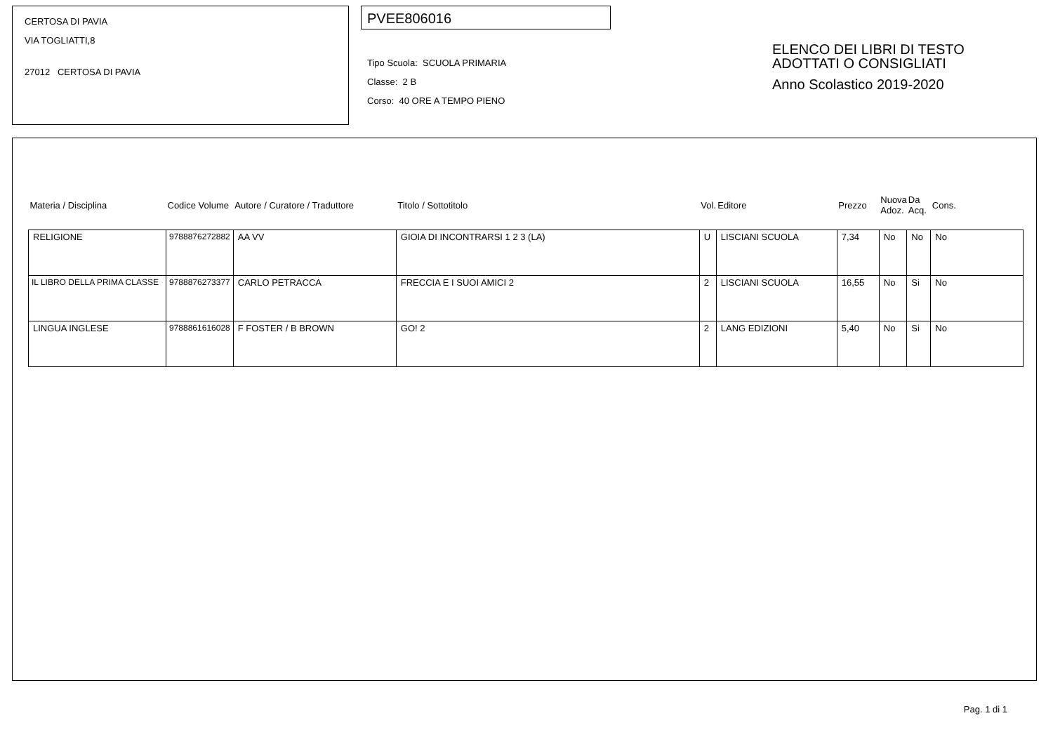CERTOSA DI PAVIA
VIA TOGLIATTI,8
27012 CERTOSA DI PAVIA
PVEE806016
Tipo Scuola: SCUOLA PRIMARIA
Classe: 2 B
Corso: 40 ORE A TEMPO PIENO
ELENCO DEI LIBRI DI TESTO
ADOTTATI O CONSIGLIATI
Anno Scolastico 2019-2020
| Materia / Disciplina | Codice Volume | Autore / Curatore / Traduttore | Titolo / Sottotitolo | Vol. | Editore | Prezzo | Nuova Adoz. | Da Acq. | Cons. |
| --- | --- | --- | --- | --- | --- | --- | --- | --- | --- |
| RELIGIONE | 9788876272882 | AA VV | GIOIA DI INCONTRARSI 1 2 3 (LA) | U | LISCIANI SCUOLA | 7,34 | No | No | No |
| IL LIBRO DELLA PRIMA CLASSE | 9788876273377 | CARLO PETRACCA | FRECCIA E I SUOI AMICI 2 | 2 | LISCIANI SCUOLA | 16,55 | No | Si | No |
| LINGUA INGLESE | 9788861616028 | F FOSTER / B BROWN | GO! 2 | 2 | LANG EDIZIONI | 5,40 | No | Si | No |
Pag. 1 di 1